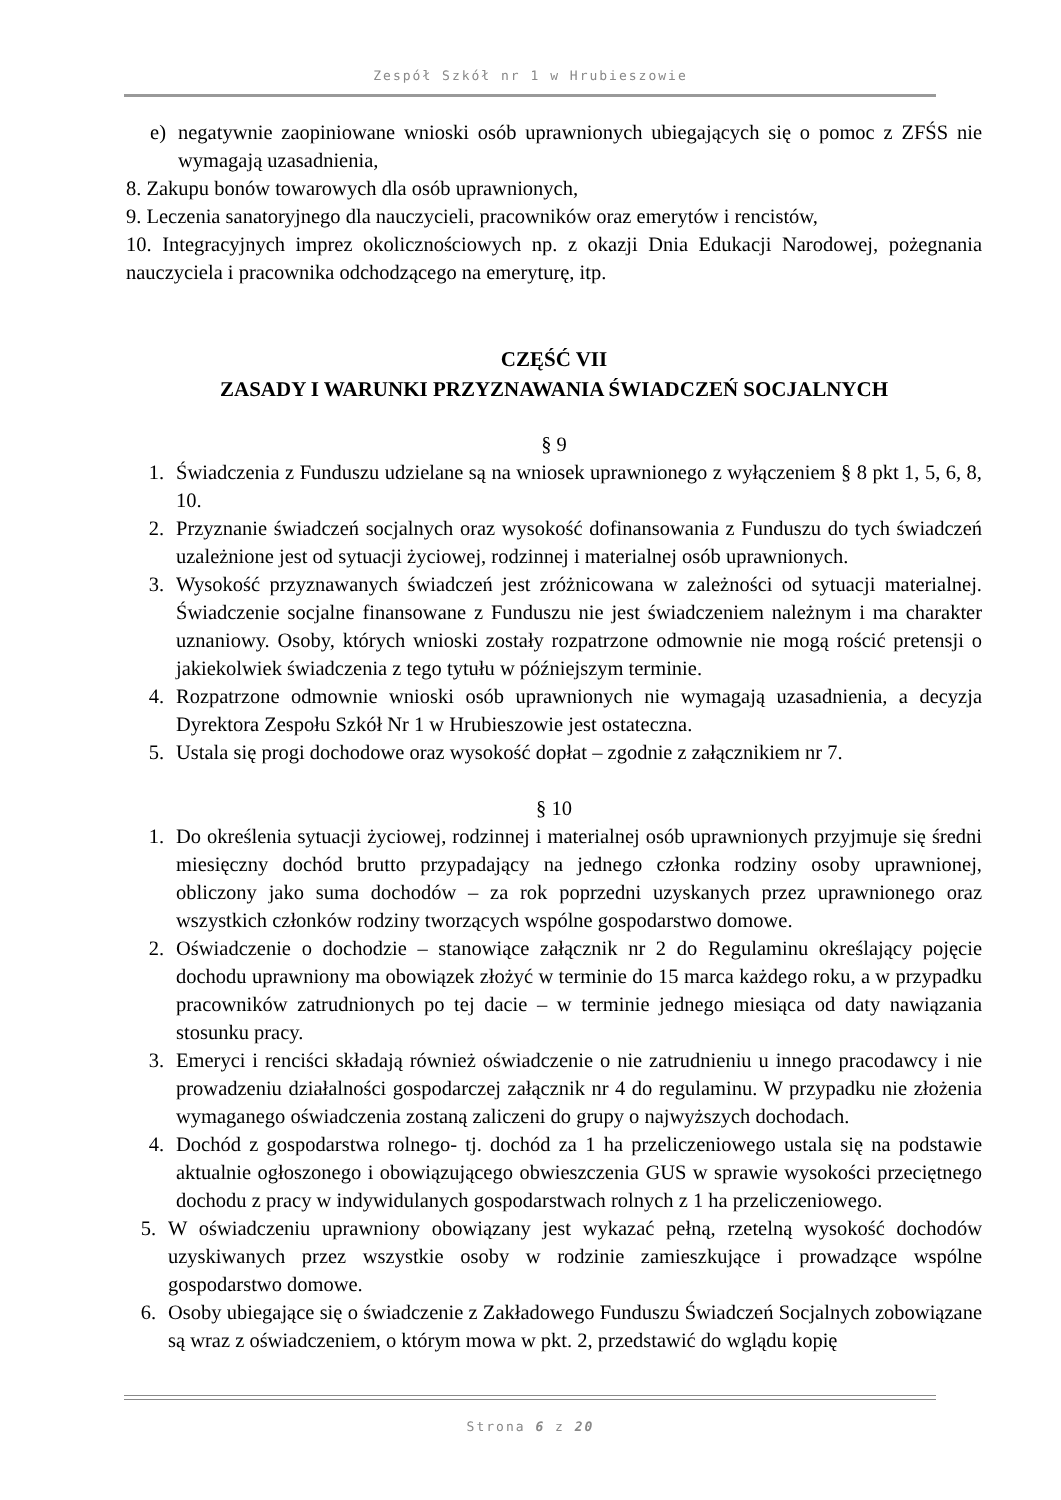Zespół Szkół nr 1 w Hrubieszowie
e) negatywnie zaopiniowane wnioski osób uprawnionych ubiegających się o pomoc z ZFŚS nie wymagają uzasadnienia,
8. Zakupu bonów towarowych dla osób uprawnionych,
9. Leczenia sanatoryjnego dla nauczycieli, pracowników oraz emerytów i rencistów,
10. Integracyjnych imprez okolicznościowych np. z okazji Dnia Edukacji Narodowej, pożegnania nauczyciela i pracownika odchodzącego na emeryturę, itp.
CZĘŚĆ VII
ZASADY I WARUNKI PRZYZNAWANIA ŚWIADCZEŃ SOCJALNYCH
§ 9
1. Świadczenia z Funduszu udzielane są na wniosek uprawnionego z wyłączeniem § 8 pkt 1, 5, 6, 8, 10.
2. Przyznanie świadczeń socjalnych oraz wysokość dofinansowania z Funduszu do tych świadczeń uzależnione jest od sytuacji życiowej, rodzinnej i materialnej osób uprawnionych.
3. Wysokość przyznawanych świadczeń jest zróżnicowana w zależności od sytuacji materialnej. Świadczenie socjalne finansowane z Funduszu nie jest świadczeniem należnym i ma charakter uznaniowy. Osoby, których wnioski zostały rozpatrzone odmownie nie mogą rościć pretensji o jakiekolwiek świadczenia z tego tytułu w późniejszym terminie.
4. Rozpatrzone odmownie wnioski osób uprawnionych nie wymagają uzasadnienia, a decyzja Dyrektora Zespołu Szkół Nr 1 w Hrubieszowie jest ostateczna.
5. Ustala się progi dochodowe oraz wysokość dopłat – zgodnie z załącznikiem nr 7.
§ 10
1. Do określenia sytuacji życiowej, rodzinnej i materialnej osób uprawnionych przyjmuje się średni miesięczny dochód brutto przypadający na jednego członka rodziny osoby uprawnionej, obliczony jako suma dochodów – za rok poprzedni uzyskanych przez uprawnionego oraz wszystkich członków rodziny tworzących wspólne gospodarstwo domowe.
2. Oświadczenie o dochodzie – stanowiące załącznik nr 2 do Regulaminu określający pojęcie dochodu uprawniony ma obowiązek złożyć w terminie do 15 marca każdego roku, a w przypadku pracowników zatrudnionych po tej dacie – w terminie jednego miesiąca od daty nawiązania stosunku pracy.
3. Emeryci i renciści składają również oświadczenie o nie zatrudnieniu u innego pracodawcy i nie prowadzeniu działalności gospodarczej załącznik nr 4 do regulaminu. W przypadku nie złożenia wymaganego oświadczenia zostaną zaliczeni do grupy o najwyższych dochodach.
4. Dochód z gospodarstwa rolnego- tj. dochód za 1 ha przeliczeniowego ustala się na podstawie aktualnie ogłoszonego i obowiązującego obwieszczenia GUS w sprawie wysokości przeciętnego dochodu z pracy w indywidulanych gospodarstwach rolnych z 1 ha przeliczeniowego.
5. W oświadczeniu uprawniony obowiązany jest wykazać pełną, rzetelną wysokość dochodów uzyskiwanych przez wszystkie osoby w rodzinie zamieszkujące i prowadzące wspólne gospodarstwo domowe.
6. Osoby ubiegające się o świadczenie z Zakładowego Funduszu Świadczeń Socjalnych zobowiązane są wraz z oświadczeniem, o którym mowa w pkt. 2, przedstawić do wglądu kopię
Strona 6 z 20